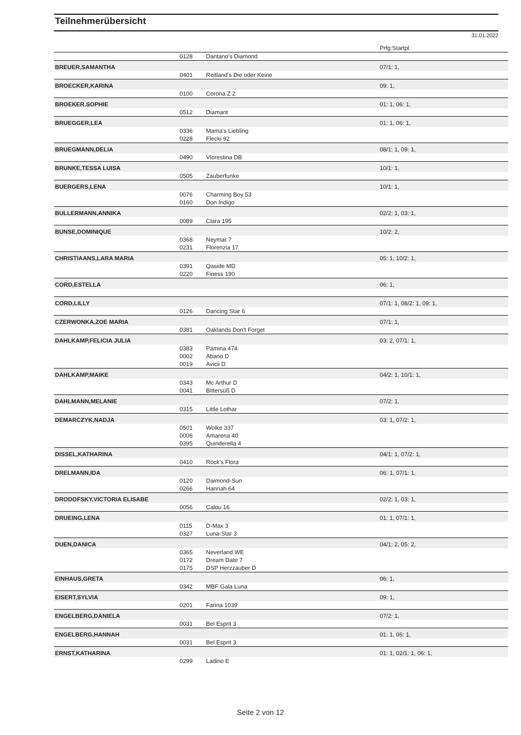Teilnehmerübersicht
31.01.2022
| | | | Prfg:Startpl. |
| | 0128 | Dantano's Diamond | |
| BREUER,SAMANTHA | | | 07/1: 1, |
| | 0401 | Reitland's Die oder Keine | |
| BROECKER,KARINA | | | 09: 1, |
| | 0100 | Corona Z 2 | |
| BROEKER,SOPHIE | | | 01: 1, 06: 1, |
| | 0512 | Diamant | |
| BRUEGGER,LEA | | | 01: 1, 06: 1, |
| | 0336 | Mama's Liebling | |
| | 0228 | Flecki 92 | |
| BRUEGMANN,DELIA | | | 08/1: 1, 09: 1, |
| | 0490 | Vlorestina DB | |
| BRUNKE,TESSA LUISA | | | 10/1: 1, |
| | 0505 | Zauberfunke | |
| BUERGERS,LENA | | | 10/1: 1, |
| | 0076 | Charming Boy 53 | |
| | 0160 | Don Indigo | |
| BULLERMANN,ANNIKA | | | 02/2: 1, 03: 1, |
| | 0089 | Clara 195 | |
| BUNSE,DOMINIQUE | | | 10/2: 2, |
| | 0368 | Neymar 7 | |
| | 0231 | Florenzia 17 | |
| CHRISTIAANS,LARA MARIA | | | 05: 1, 10/2: 1, |
| | 0391 | Qaside MD | |
| | 0220 | Finess 190 | |
| CORD,ESTELLA | | | 06: 1, |
| CORD,LILLY | | | 07/1: 1, 08/2: 1, 09: 1, |
| | 0126 | Dancing Star 6 | |
| CZERWONKA,ZOE MARIA | | | 07/1: 1, |
| | 0381 | Oaklands Don't Forget | |
| DAHLKAMP,FELICIA JULIA | | | 03: 2, 07/1: 1, |
| | 0383 | Pamina 474 | |
| | 0002 | Abano D | |
| | 0019 | Avicii D | |
| DAHLKAMP,MAIKE | | | 04/2: 1, 10/1: 1, |
| | 0343 | Mc Arthur D | |
| | 0041 | Bittersüß D | |
| DAHLMANN,MELANIE | | | 07/2: 1, |
| | 0315 | Little Lothar | |
| DEMARCZYK,NADJA | | | 03: 1, 07/2: 1, |
| | 0501 | Wolke 337 | |
| | 0006 | Amarena 40 | |
| | 0395 | Quinderella 4 | |
| DISSEL,KATHARINA | | | 04/1: 1, 07/2: 1, |
| | 0410 | Rock's Flora | |
| DRELMANN,IDA | | | 06: 1, 07/1: 1, |
| | 0120 | Daimond-Sun | |
| | 0266 | Hannah 64 | |
| DRODOFSKY,VICTORIA ELISABE | | | 02/2: 1, 03: 1, |
| | 0056 | Calou 16 | |
| DRUEING,LENA | | | 01: 1, 07/1: 1, |
| | 0115 | D-Max 3 | |
| | 0327 | Luna-Star 3 | |
| DUEN,DANICA | | | 04/1: 2, 05: 2, |
| | 0365 | Neverland WE | |
| | 0172 | Dream Date 7 | |
| | 0175 | DSP Herzzauber D | |
| EINHAUS,GRETA | | | 06: 1, |
| | 0342 | MBF Gala Luna | |
| EISERT,SYLVIA | | | 09: 1, |
| | 0201 | Farina 1039 | |
| ENGELBERG,DANIELA | | | 07/2: 1, |
| | 0031 | Bel Esprit 3 | |
| ENGELBERG,HANNAH | | | 01: 1, 06: 1, |
| | 0031 | Bel Esprit 3 | |
| ERNST,KATHARINA | | | 01: 1, 02/1: 1, 06: 1, |
| | 0299 | Ladino E | |
Seite 2 von 12